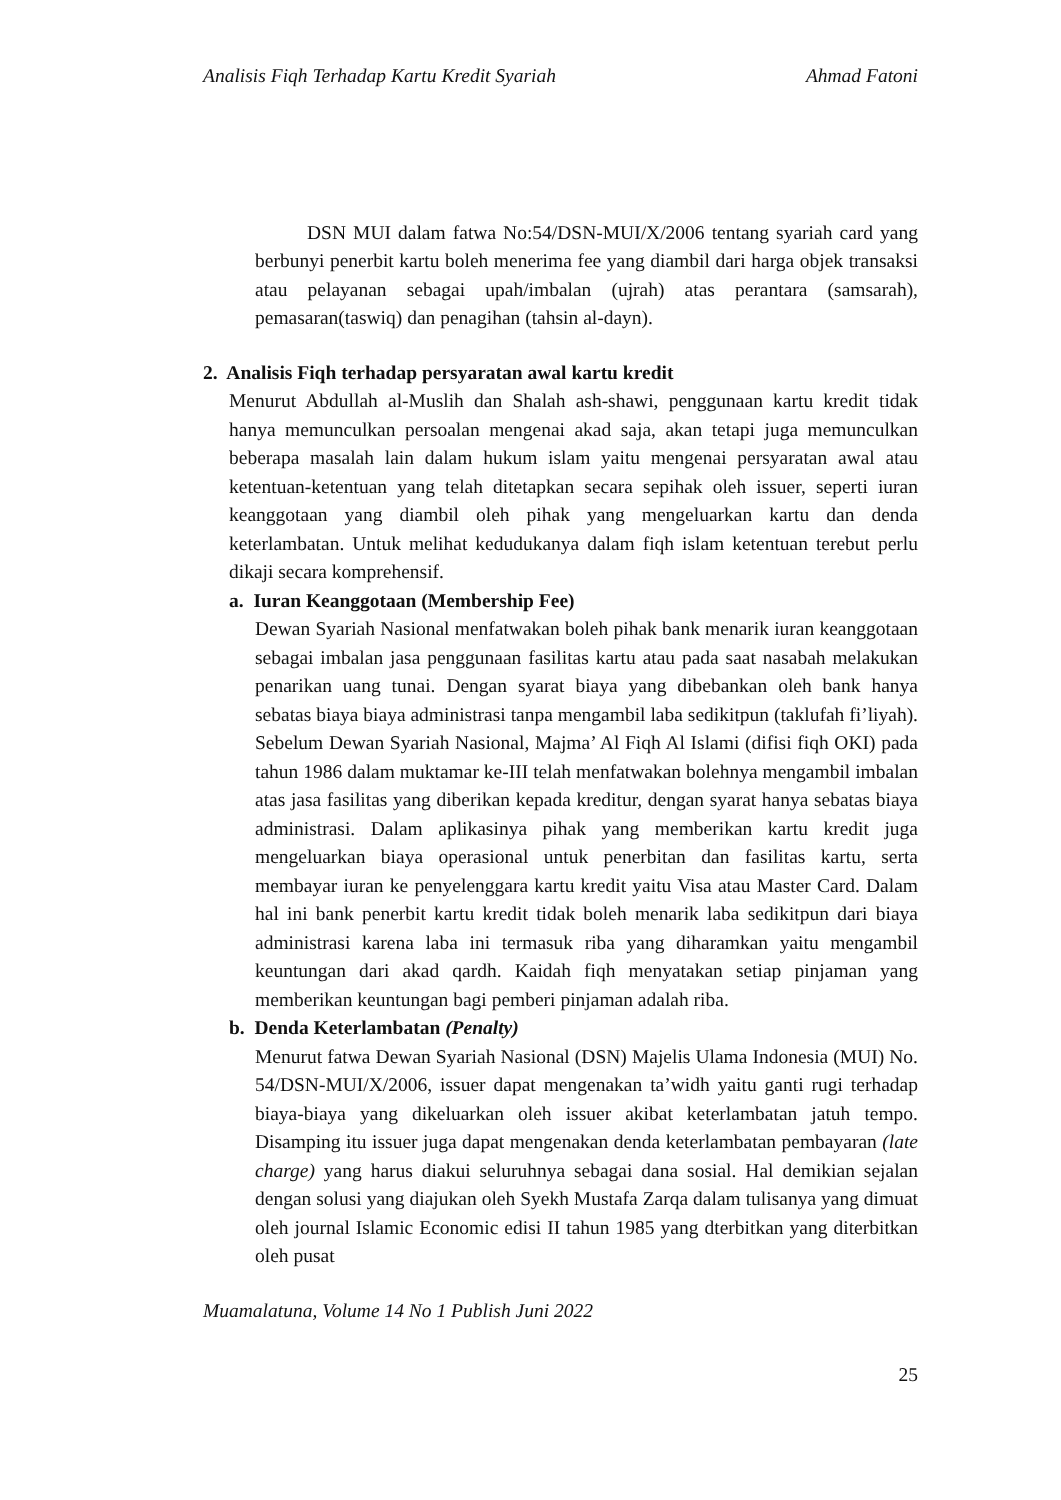Analisis Fiqh Terhadap Kartu Kredit Syariah Ahmad Fatoni
DSN MUI dalam fatwa No:54/DSN-MUI/X/2006 tentang syariah card yang berbunyi penerbit kartu boleh menerima fee yang diambil dari harga objek transaksi atau pelayanan sebagai upah/imbalan (ujrah) atas perantara (samsarah), pemasaran(taswiq) dan penagihan (tahsin al-dayn).
2. Analisis Fiqh terhadap persyaratan awal kartu kredit
Menurut Abdullah al-Muslih dan Shalah ash-shawi, penggunaan kartu kredit tidak hanya memunculkan persoalan mengenai akad saja, akan tetapi juga memunculkan beberapa masalah lain dalam hukum islam yaitu mengenai persyaratan awal atau ketentuan-ketentuan yang telah ditetapkan secara sepihak oleh issuer, seperti iuran keanggotaan yang diambil oleh pihak yang mengeluarkan kartu dan denda keterlambatan. Untuk melihat kedudukanya dalam fiqh islam ketentuan terebut perlu dikaji secara komprehensif.
a. Iuran Keanggotaan (Membership Fee)
Dewan Syariah Nasional menfatwakan boleh pihak bank menarik iuran keanggotaan sebagai imbalan jasa penggunaan fasilitas kartu atau pada saat nasabah melakukan penarikan uang tunai. Dengan syarat biaya yang dibebankan oleh bank hanya sebatas biaya biaya administrasi tanpa mengambil laba sedikitpun (taklufah fi’liyah). Sebelum Dewan Syariah Nasional, Majma’ Al Fiqh Al Islami (difisi fiqh OKI) pada tahun 1986 dalam muktamar ke-III telah menfatwakan bolehnya mengambil imbalan atas jasa fasilitas yang diberikan kepada kreditur, dengan syarat hanya sebatas biaya administrasi. Dalam aplikasinya pihak yang memberikan kartu kredit juga mengeluarkan biaya operasional untuk penerbitan dan fasilitas kartu, serta membayar iuran ke penyelenggara kartu kredit yaitu Visa atau Master Card. Dalam hal ini bank penerbit kartu kredit tidak boleh menarik laba sedikitpun dari biaya administrasi karena laba ini termasuk riba yang diharamkan yaitu mengambil keuntungan dari akad qardh. Kaidah fiqh menyatakan setiap pinjaman yang memberikan keuntungan bagi pemberi pinjaman adalah riba.
b. Denda Keterlambatan (Penalty)
Menurut fatwa Dewan Syariah Nasional (DSN) Majelis Ulama Indonesia (MUI) No. 54/DSN-MUI/X/2006, issuer dapat mengenakan ta’widh yaitu ganti rugi terhadap biaya-biaya yang dikeluarkan oleh issuer akibat keterlambatan jatuh tempo. Disamping itu issuer juga dapat mengenakan denda keterlambatan pembayaran (late charge) yang harus diakui seluruhnya sebagai dana sosial. Hal demikian sejalan dengan solusi yang diajukan oleh Syekh Mustafa Zarqa dalam tulisanya yang dimuat oleh journal Islamic Economic edisi II tahun 1985 yang dterbitkan yang diterbitkan oleh pusat
Muamalatuna, Volume 14 No 1 Publish Juni 2022
25